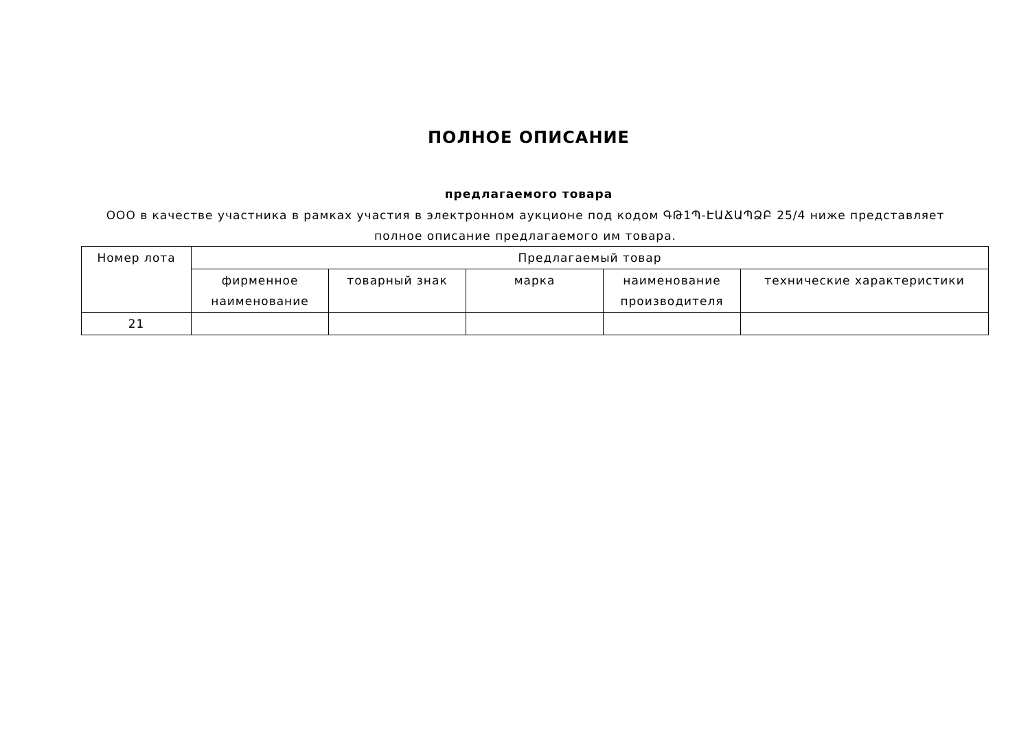ПОЛНОЕ ОПИСАНИЕ
предлагаемого товара
ООО в качестве участника в рамках участия в электронном аукционе под кодом ԳԹ1Պ-ԷԱՃԱՊՁԲ 25/4 ниже представляет полное описание предлагаемого им товара.
| Номер лота | Предлагаемый товар | | | | |
| --- | --- | --- | --- | --- | --- |
| | фирменное наименование | товарный знак | марка | наименование производителя | технические характеристики |
| 21 | | | | | |